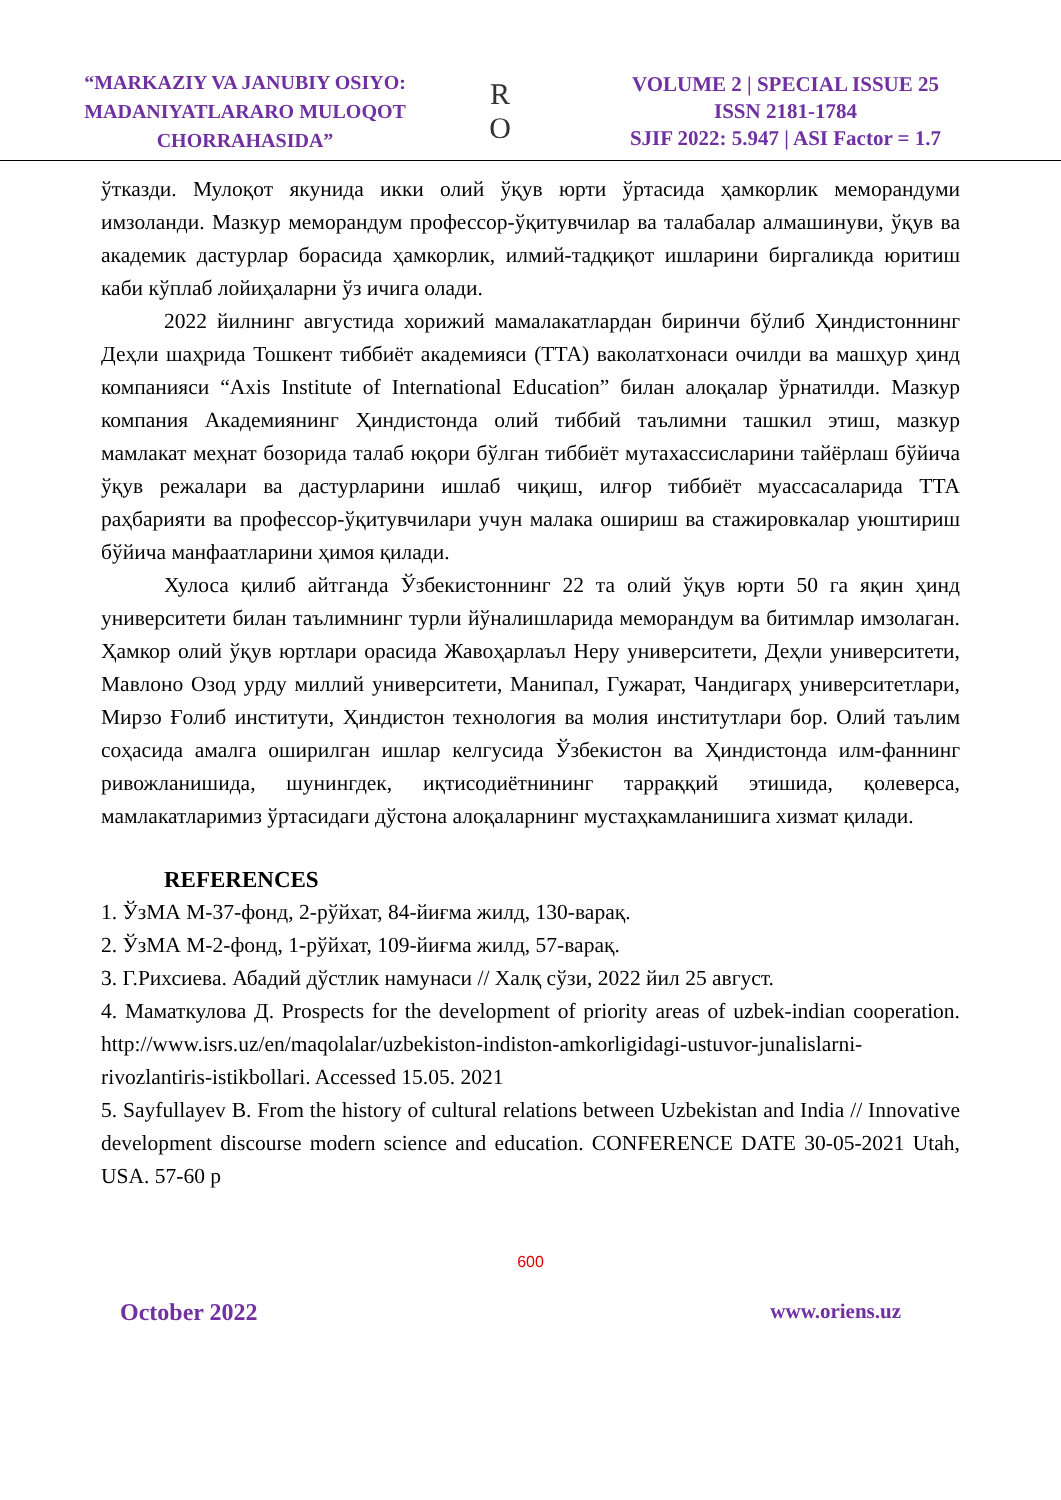“MARKAZIY VA JANUBIY OSIYO:
MADANIYATLARARO MULOQOT
CHORRAHASIDA”
R
O
VOLUME 2 | SPECIAL ISSUE 25
ISSN 2181-1784
SJIF 2022: 5.947 | ASI Factor = 1.7
ўтказди. Мулоқот якунида икки олий ўқув юрти ўртасида ҳамкорлик меморандуми имзоланди. Мазкур меморандум профессор-ўқитувчилар ва талабалар алмашинуви, ўқув ва академик дастурлар борасида ҳамкорлик, илмий-тадқиқот ишларини биргаликда юритиш каби кўплаб лойиҳаларни ўз ичига олади.
2022 йилнинг августида хорижий мамалакатлардан биринчи бўлиб Ҳиндистоннинг Деҳли шаҳрида Тошкент тиббиёт академияси (ТТА) ваколатхонаси очилди ва машҳур ҳинд компанияси “Axis Institute of International Education” билан алоқалар ўрнатилди. Мазкур компания Академиянинг Ҳиндистонда олий тиббий таълимни ташкил этиш, мазкур мамлакат меҳнат бозорида талаб юқори бўлган тиббиёт мутахассисларини тайёрлаш бўйича ўқув режалари ва дастурларини ишлаб чиқиш, илғор тиббиёт муассасаларида ТТА раҳбарияти ва профессор-ўқитувчилари учун малака ошириш ва стажировкалар уюштириш бўйича манфаатларини ҳимоя қилади.
Хулоса қилиб айтганда Ўзбекистоннинг 22 та олий ўқув юрти 50 га яқин ҳинд университети билан таълимнинг турли йўналишларида меморандум ва битимлар имзолаган. Ҳамкор олий ўқув юртлари орасида Жавоҳарлаъл Неру университети, Деҳли университети, Мавлоно Озод урду миллий университети, Манипал, Гужарат, Чандигарҳ университетлари, Мирзо Ғолиб институти, Ҳиндистон технология ва молия институтлари бор. Олий таълим соҳасида амалга оширилган ишлар келгусида Ўзбекистон ва Ҳиндистонда илм-фаннинг ривожланишида, шунингдек, иқтисодиётнининг тарраққий этишида, қолеверса, мамлакатларимиз ўртасидаги дўстона алоқаларнинг мустаҳкамланишига хизмат қилади.
REFERENCES
1. ЎзМА М-37-фонд, 2-рўйхат, 84-йиғма жилд, 130-варақ.
2. ЎзМА М-2-фонд, 1-рўйхат, 109-йиғма жилд, 57-варақ.
3. Г.Рихсиева. Абадий дўстлик намунаси // Халқ сўзи, 2022 йил 25 август.
4. Маматкулова Д. Prospects for the development of priority areas of uzbek-indian cooperation. http://www.isrs.uz/en/maqolalar/uzbekiston-indiston-amkorligidagi-ustuvor-junalislarni-rivozlantiris-istikbollari. Accessed 15.05. 2021
5. Sayfullayev B. From the history of cultural relations between Uzbekistan and India // Innovative development discourse modern science and education. CONFERENCE DATE 30-05-2021 Utah, USA. 57-60 p
600
October 2022 www.oriens.uz